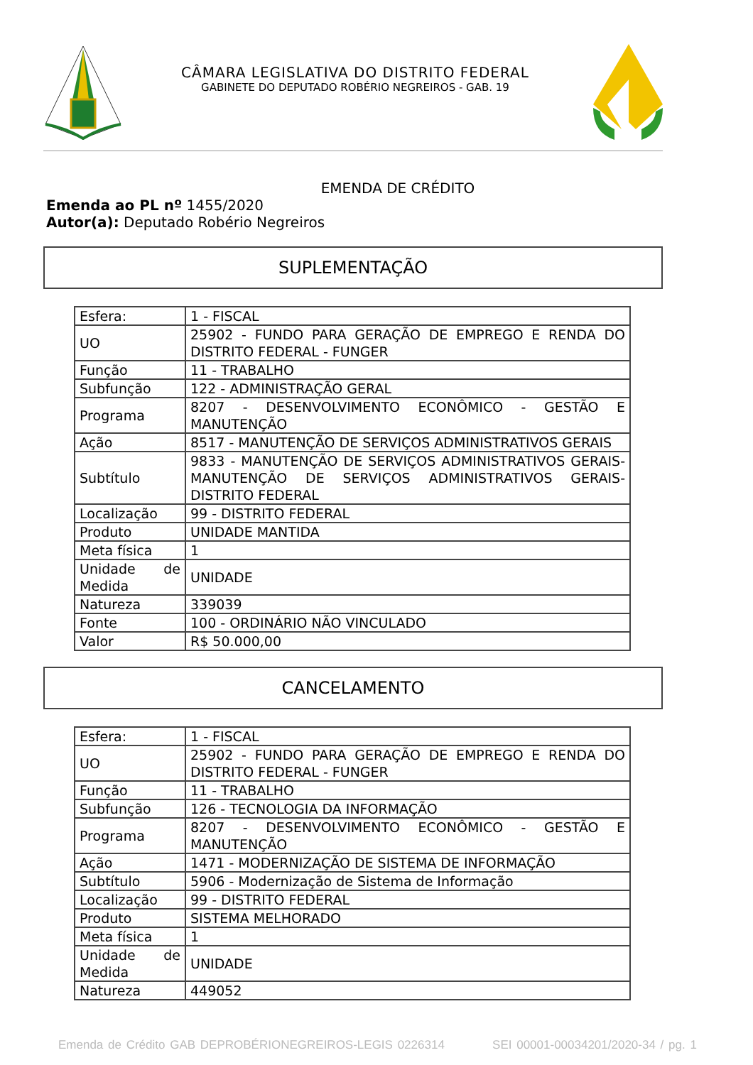CÂMARA LEGISLATIVA DO DISTRITO FEDERAL
GABINETE DO DEPUTADO ROBÉRIO NEGREIROS - GAB. 19
EMENDA DE CRÉDITO
Emenda ao PL nº 1455/2020
Autor(a): Deputado Robério Negreiros
SUPLEMENTAÇÃO
| Esfera: | 1 - FISCAL |
| UO | 25902 - FUNDO PARA GERAÇÃO DE EMPREGO E RENDA DO DISTRITO FEDERAL - FUNGER |
| Função | 11 - TRABALHO |
| Subfunção | 122 - ADMINISTRAÇÃO GERAL |
| Programa | 8207 - DESENVOLVIMENTO ECONÔMICO - GESTÃO E MANUTENÇÃO |
| Ação | 8517 - MANUTENÇÃO DE SERVIÇOS ADMINISTRATIVOS GERAIS |
| Subtítulo | 9833 - MANUTENÇÃO DE SERVIÇOS ADMINISTRATIVOS GERAIS- MANUTENÇÃO DE SERVIÇOS ADMINISTRATIVOS GERAIS- DISTRITO FEDERAL |
| Localização | 99 - DISTRITO FEDERAL |
| Produto | UNIDADE MANTIDA |
| Meta física | 1 |
| Unidade de Medida | UNIDADE |
| Natureza | 339039 |
| Fonte | 100 - ORDINÁRIO NÃO VINCULADO |
| Valor | R$ 50.000,00 |
CANCELAMENTO
| Esfera: | 1 - FISCAL |
| UO | 25902 - FUNDO PARA GERAÇÃO DE EMPREGO E RENDA DO DISTRITO FEDERAL - FUNGER |
| Função | 11 - TRABALHO |
| Subfunção | 126 - TECNOLOGIA DA INFORMAÇÃO |
| Programa | 8207 - DESENVOLVIMENTO ECONÔMICO - GESTÃO E MANUTENÇÃO |
| Ação | 1471 - MODERNIZAÇÃO DE SISTEMA DE INFORMAÇÃO |
| Subtítulo | 5906 - Modernização de Sistema de Informação |
| Localização | 99 - DISTRITO FEDERAL |
| Produto | SISTEMA MELHORADO |
| Meta física | 1 |
| Unidade de Medida | UNIDADE |
| Natureza | 449052 |
Emenda de Crédito GAB DEPROBÉRIONEGREIROS-LEGIS 0226314 SEI 00001-00034201/2020-34 / pg. 1